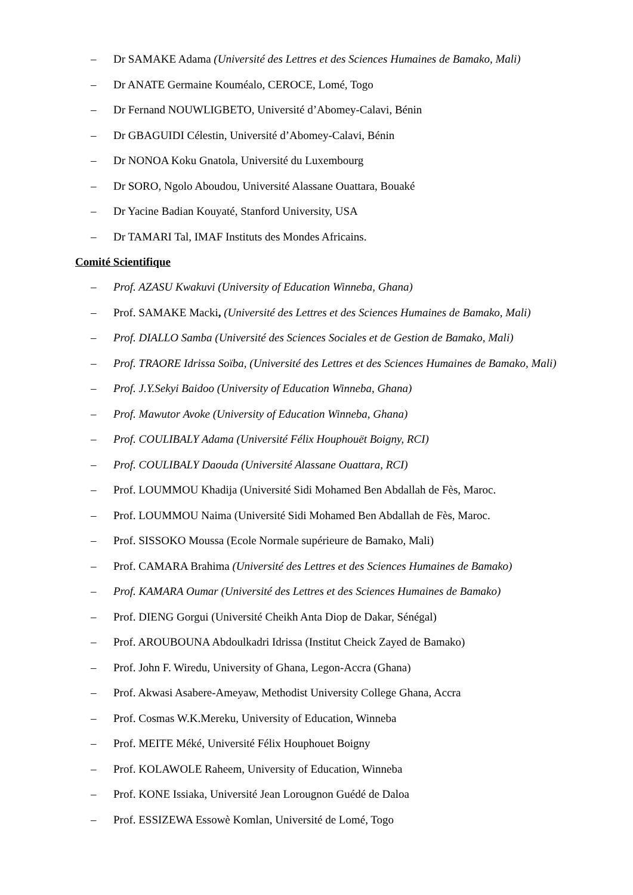– Dr SAMAKE Adama (Université des Lettres et des Sciences Humaines de Bamako, Mali)
– Dr ANATE Germaine Kouméalo, CEROCE, Lomé, Togo
– Dr Fernand NOUWLIGBETO, Université d’Abomey-Calavi, Bénin
– Dr GBAGUIDI Célestin, Université d’Abomey-Calavi, Bénin
– Dr NONOA Koku Gnatola, Université du Luxembourg
– Dr SORO, Ngolo Aboudou, Université Alassane Ouattara, Bouaké
– Dr Yacine Badian Kouyaté, Stanford University, USA
– Dr TAMARI Tal, IMAF Instituts des Mondes Africains.
Comité Scientifique
– Prof. AZASU Kwakuvi (University of Education Winneba, Ghana)
– Prof. SAMAKE Macki, (Université des Lettres et des Sciences Humaines de Bamako, Mali)
– Prof. DIALLO Samba (Université des Sciences Sociales et de Gestion de Bamako, Mali)
– Prof. TRAORE Idrissa Soïba, (Université des Lettres et des Sciences Humaines de Bamako, Mali)
– Prof. J.Y.Sekyi Baidoo (University of Education Winneba, Ghana)
– Prof. Mawutor Avoke (University of Education Winneba, Ghana)
– Prof. COULIBALY Adama (Université Félix Houphouët Boigny, RCI)
– Prof. COULIBALY Daouda (Université Alassane Ouattara, RCI)
– Prof. LOUMMOU Khadija (Université Sidi Mohamed Ben Abdallah de Fès, Maroc.
– Prof. LOUMMOU Naima (Université Sidi Mohamed Ben Abdallah de Fès, Maroc.
– Prof. SISSOKO Moussa (Ecole Normale supérieure de Bamako, Mali)
– Prof. CAMARA Brahima (Université des Lettres et des Sciences Humaines de Bamako)
– Prof. KAMARA Oumar (Université des Lettres et des Sciences Humaines de Bamako)
– Prof. DIENG Gorgui (Université Cheikh Anta Diop de Dakar, Sénégal)
– Prof. AROUBOUNA Abdoulkadri Idrissa (Institut Cheick Zayed de Bamako)
– Prof. John F. Wiredu, University of Ghana, Legon-Accra (Ghana)
– Prof. Akwasi Asabere-Ameyaw, Methodist University College Ghana, Accra
– Prof. Cosmas W.K.Mereku, University of Education, Winneba
– Prof. MEITE Méké, Université Félix Houphouet Boigny
– Prof. KOLAWOLE Raheem, University of Education, Winneba
– Prof. KONE Issiaka, Université Jean Lorougnon Guédé de Daloa
– Prof. ESSIZEWA Essowè Komlan, Université de Lomé, Togo